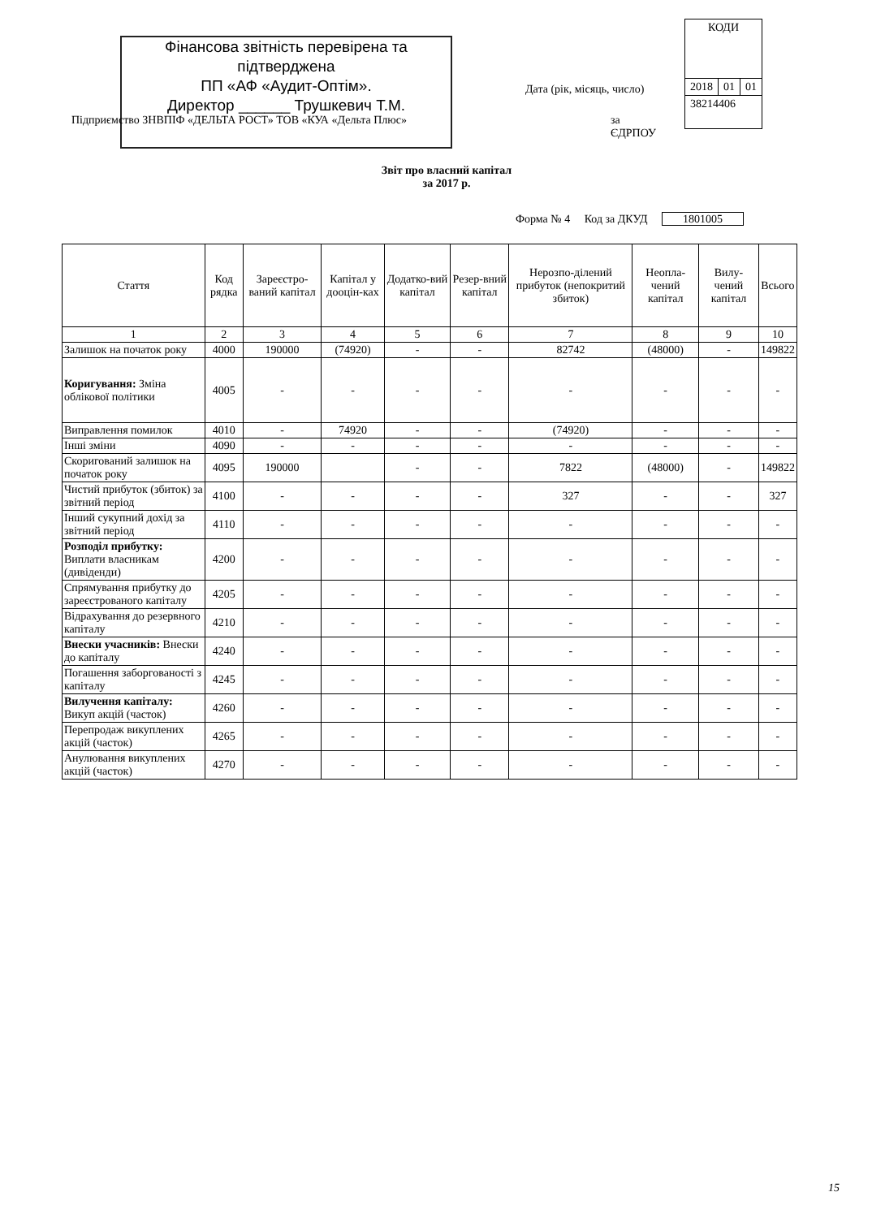Фінансова звітність перевірена та
підтверджена
ПП «АФ «Аудит-Оптім».
Директор ______ Трушкевич Т.М.
| КОДИ | | |
| 2018 | 01 | 01 |
| 38214406 | | |
Дата (рік, місяць, число)
Підприємство ЗНВПІФ «ДЕЛЬТА РОСТ» ТОВ «КУА «Дельта Плюс»
за
ЄДРПОУ
Звіт про власний капітал
за 2017 р.
Форма № 4 Код за ДКУД 1801005
| Стаття | Код рядка | Зареєстро-ваний капітал | Капітал у дооцін-ках | Додатко-вий капітал | Резер-вний капітал | Нерозпо-ділений прибуток (непокритий збиток) | Неопла-чений капітал | Вилу-чений капітал | Всього |
| --- | --- | --- | --- | --- | --- | --- | --- | --- | --- |
| 1 | 2 | 3 | 4 | 5 | 6 | 7 | 8 | 9 | 10 |
| Залишок на початок року | 4000 | 190000 | (74920) | - | - | 82742 | (48000) | - | 149822 |
| Коригування: Зміна облікової політики | 4005 | - | - | - | - | - | - | - | - |
| Виправлення помилок | 4010 | - | 74920 | - | - | (74920) | - | - | - |
| Інші зміни | 4090 | - | - | - | - | - | - | - | - |
| Скоригований залишок на початок року | 4095 | 190000 | | - | - | 7822 | (48000) | - | 149822 |
| Чистий прибуток (збиток) за звітний період | 4100 | - | - | - | - | 327 | - | - | 327 |
| Інший сукупний дохід за звітний період | 4110 | - | - | - | - | - | - | - | - |
| Розподіл прибутку: Виплати власникам (дивіденди) | 4200 | - | - | - | - | - | - | - | - |
| Спрямування прибутку до зареєстрованого капіталу | 4205 | - | - | - | - | - | - | - | - |
| Відрахування до резервного капіталу | 4210 | - | - | - | - | - | - | - | - |
| Внески учасників: Внески до капіталу | 4240 | - | - | - | - | - | - | - | - |
| Погашення заборгованості з капіталу | 4245 | - | - | - | - | - | - | - | - |
| Вилучення капіталу: Викуп акцій (часток) | 4260 | - | - | - | - | - | - | - | - |
| Перепродаж викуплених акцій (часток) | 4265 | - | - | - | - | - | - | - | - |
| Анулювання викуплених акцій (часток) | 4270 | - | - | - | - | - | - | - | - |
15